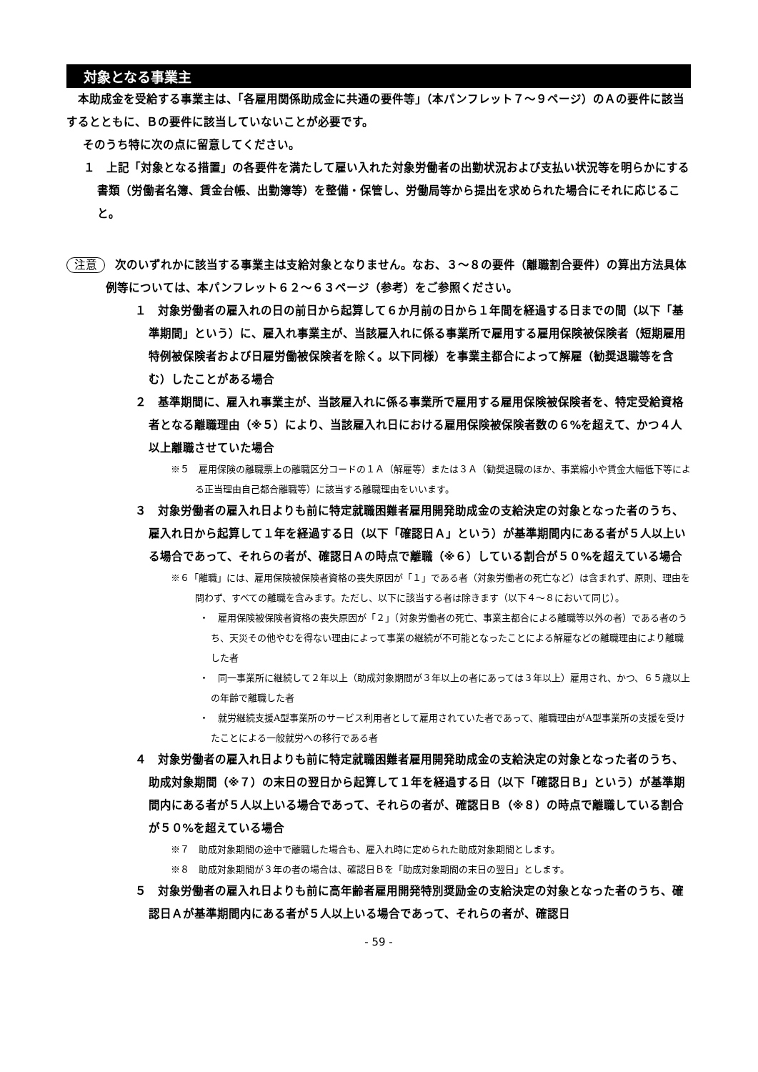対象となる事業主
本助成金を受給する事業主は、「各雇用関係助成金に共通の要件等」（本パンフレット７～９ページ）のＡの要件に該当するとともに、Ｂの要件に該当していないことが必要です。
そのうち特に次の点に留意してください。
１　上記「対象となる措置」の各要件を満たして雇い入れた対象労働者の出勤状況および支払い状況等を明らかにする書類（労働者名簿、賃金台帳、出勤簿等）を整備・保管し、労働局等から提出を求められた場合にそれに応じること。
注意 次のいずれかに該当する事業主は支給対象となりません。なお、３～８の要件（離職割合要件）の算出方法具体例等については、本パンフレット６２～６３ページ（参考）をご参照ください。
１　対象労働者の雇入れの日の前日から起算して６か月前の日から１年間を経過する日までの間（以下「基準期間」という）に、雇入れ事業主が、当該雇入れに係る事業所で雇用する雇用保険被保険者（短期雇用特例被保険者および日雇労働被保険者を除く。以下同様）を事業主都合によって解雇（勧奨退職等を含む）したことがある場合
２　基準期間に、雇入れ事業主が、当該雇入れに係る事業所で雇用する雇用保険被保険者を、特定受給資格者となる離職理由（※５）により、当該雇入れ日における雇用保険被保険者数の６%を超えて、かつ４人以上離職させていた場合
※５　雇用保険の離職票上の離職区分コードの１Ａ（解雇等）または３Ａ（勧奨退職のほか、事業縮小や賃金大幅低下等による正当理由自己都合離職等）に該当する離職理由をいいます。
３　対象労働者の雇入れ日よりも前に特定就職困難者雇用開発助成金の支給決定の対象となった者のうち、雇入れ日から起算して１年を経過する日（以下「確認日Ａ」という）が基準期間内にある者が５人以上いる場合であって、それらの者が、確認日Ａの時点で離職（※６）している割合が５０%を超えている場合
※６「離職」には、雇用保険被保険者資格の喪失原因が「１」である者（対象労働者の死亡など）は含まれず、原則、理由を問わず、すべての離職を含みます。ただし、以下に該当する者は除きます（以下４～８において同じ）。
・　雇用保険被保険者資格の喪失原因が「２」（対象労働者の死亡、事業主都合による離職等以外の者）である者のうち、天災その他やむを得ない理由によって事業の継続が不可能となったことによる解雇などの離職理由により離職した者
・　同一事業所に継続して２年以上（助成対象期間が３年以上の者にあっては３年以上）雇用され、かつ、６５歳以上の年齢で離職した者
・　就労継続支援A型事業所のサービス利用者として雇用されていた者であって、離職理由がA型事業所の支援を受けたことによる一般就労への移行である者
４　対象労働者の雇入れ日よりも前に特定就職困難者雇用開発助成金の支給決定の対象となった者のうち、助成対象期間（※７）の末日の翌日から起算して１年を経過する日（以下「確認日Ｂ」という）が基準期間内にある者が５人以上いる場合であって、それらの者が、確認日Ｂ（※８）の時点で離職している割合が５０%を超えている場合
※７　助成対象期間の途中で離職した場合も、雇入れ時に定められた助成対象期間とします。
※８　助成対象期間が３年の者の場合は、確認日Ｂを「助成対象期間の末日の翌日」とします。
５　対象労働者の雇入れ日よりも前に高年齢者雇用開発特別奨励金の支給決定の対象となった者のうち、確認日Ａが基準期間内にある者が５人以上いる場合であって、それらの者が、確認日
- 59 -